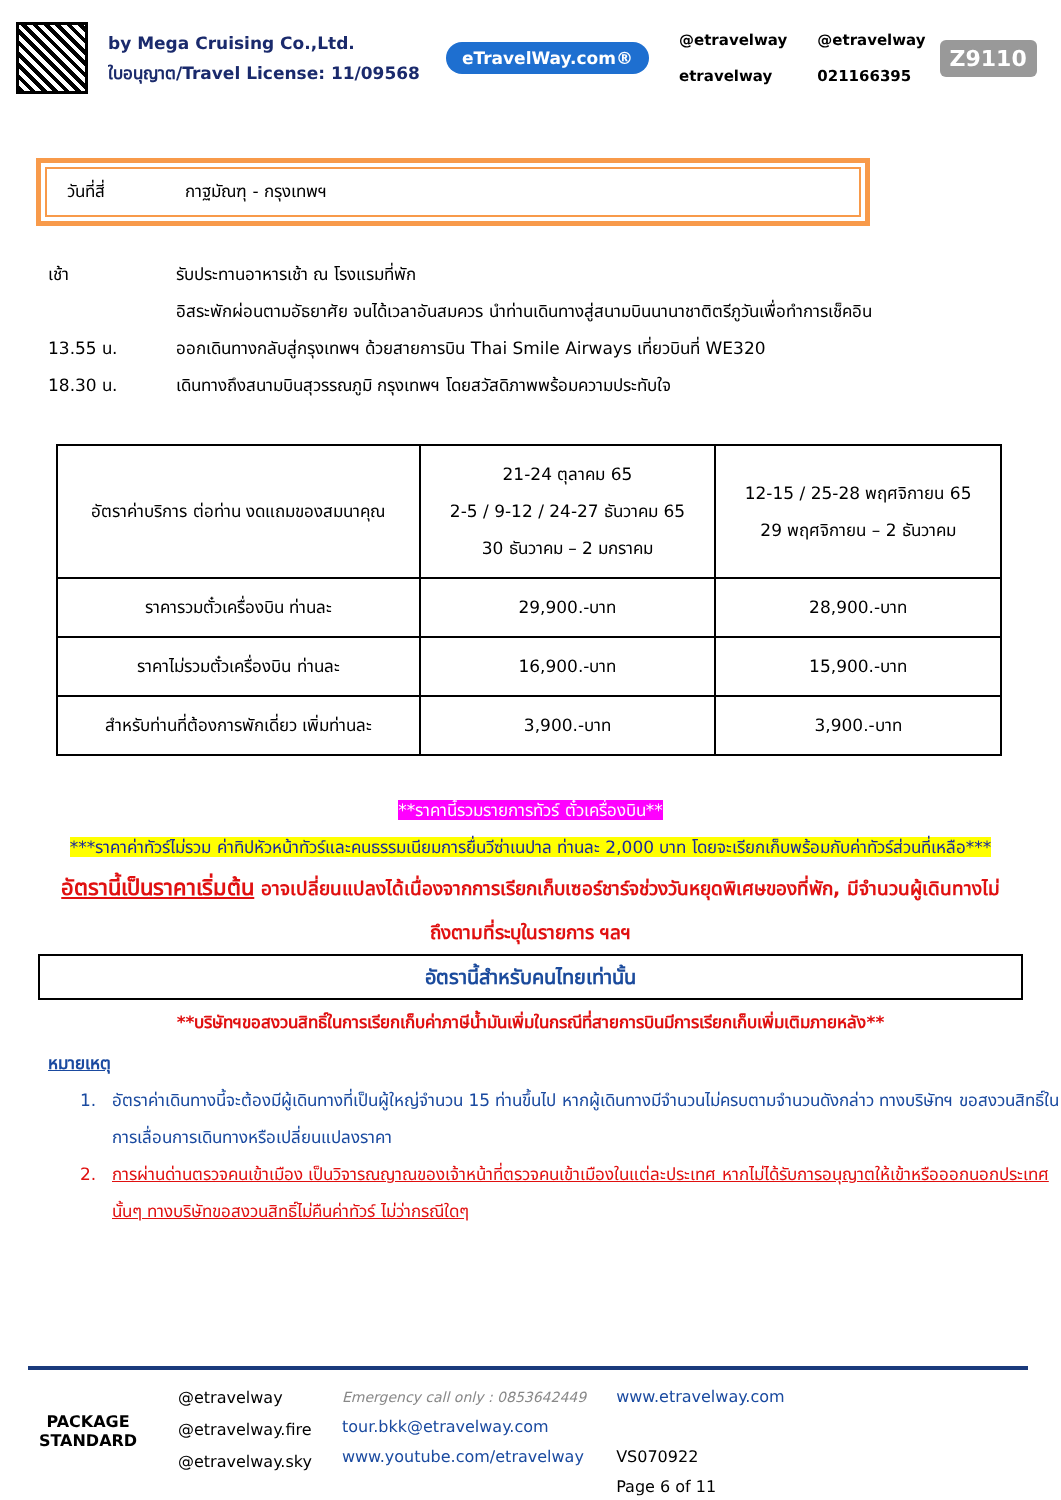by Mega Cruising Co.,Ltd.
ใบอนุญาต/Travel License: 11/09568
eTravelWay.com®
@etravelway
etravelway
@etravelway
021166395
Z9110
วันที่สี่ กาฐมัณฑุ - กรุงเทพฯ
เช้า รับประทานอาหารเช้า ณ โรงแรมที่พัก
อิสระพักผ่อนตามอัธยาศัย จนได้เวลาอันสมควร นำท่านเดินทางสู่สนามบินนานาชาติตรีภูวันเพื่อทำการเช็คอิน
13.55 น. ออกเดินทางกลับสู่กรุงเทพฯ ด้วยสายการบิน Thai Smile Airways เที่ยวบินที่ WE320
18.30 น. เดินทางถึงสนามบินสุวรรณภูมิ กรุงเทพฯ โดยสวัสดิภาพพร้อมความประทับใจ
| อัตราค่าบริการ ต่อท่าน งดแถมของสมนาคุณ | 21-24 ตุลาคม 65 2-5 / 9-12 / 24-27 ธันวาคม 65 30 ธันวาคม – 2 มกราคม | 12-15 / 25-28 พฤศจิกายน 65 29 พฤศจิกายน – 2 ธันวาคม |
| ราคารวมตั๋วเครื่องบิน ท่านละ | 29,900.-บาท | 28,900.-บาท |
| ราคาไม่รวมตั๋วเครื่องบิน ท่านละ | 16,900.-บาท | 15,900.-บาท |
| สำหรับท่านที่ต้องการพักเดี่ยว เพิ่มท่านละ | 3,900.-บาท | 3,900.-บาท |
**ราคานี้รวมรายการทัวร์ ตั๋วเครื่องบิน**
***ราคาค่าทัวร์ไม่รวม ค่าทิปหัวหน้าทัวร์และคนธรรมเนียมการยื่นวีซ่าเนปาล ท่านละ 2,000 บาท โดยจะเรียกเก็บพร้อมกับค่าทัวร์ส่วนที่เหลือ***
อัตรานี้เป็นราคาเริ่มต้น อาจเปลี่ยนแปลงได้เนื่องจากการเรียกเก็บเซอร์ชาร์จช่วงวันหยุดพิเศษของที่พัก, มีจำนวนผู้เดินทางไม่ถึงตามที่ระบุในรายการ ฯลฯ
อัตรานี้สำหรับคนไทยเท่านั้น
**บริษัทฯขอสงวนสิทธิ์ในการเรียกเก็บค่าภาษีน้ำมันเพิ่มในกรณีที่สายการบินมีการเรียกเก็บเพิ่มเติมภายหลัง**
หมายเหตุ
1. อัตราค่าเดินทางนี้จะต้องมีผู้เดินทางที่เป็นผู้ใหญ่จำนวน 15 ท่านขึ้นไป หากผู้เดินทางมีจำนวนไม่ครบตามจำนวนดังกล่าว ทางบริษัทฯ ขอสงวนสิทธิ์ในการเลื่อนการเดินทางหรือเปลี่ยนแปลงราคา
2. การผ่านด่านตรวจคนเข้าเมือง เป็นวิจารณญาณของเจ้าหน้าที่ตรวจคนเข้าเมืองในแต่ละประเทศ หากไม่ได้รับการอนุญาตให้เข้าหรือออกนอกประเทศนั้นๆ ทางบริษัทขอสงวนสิทธิ์ไม่คืนค่าทัวร์ ไม่ว่ากรณีใดๆ
PACKAGE
STANDARD
@etravelway
@etravelway.fire
@etravelway.sky
Emergency call only : 0853642449
tour.bkk@etravelway.com
www.youtube.com/etravelway
www.etravelway.com
VS070922
Page 6 of 11